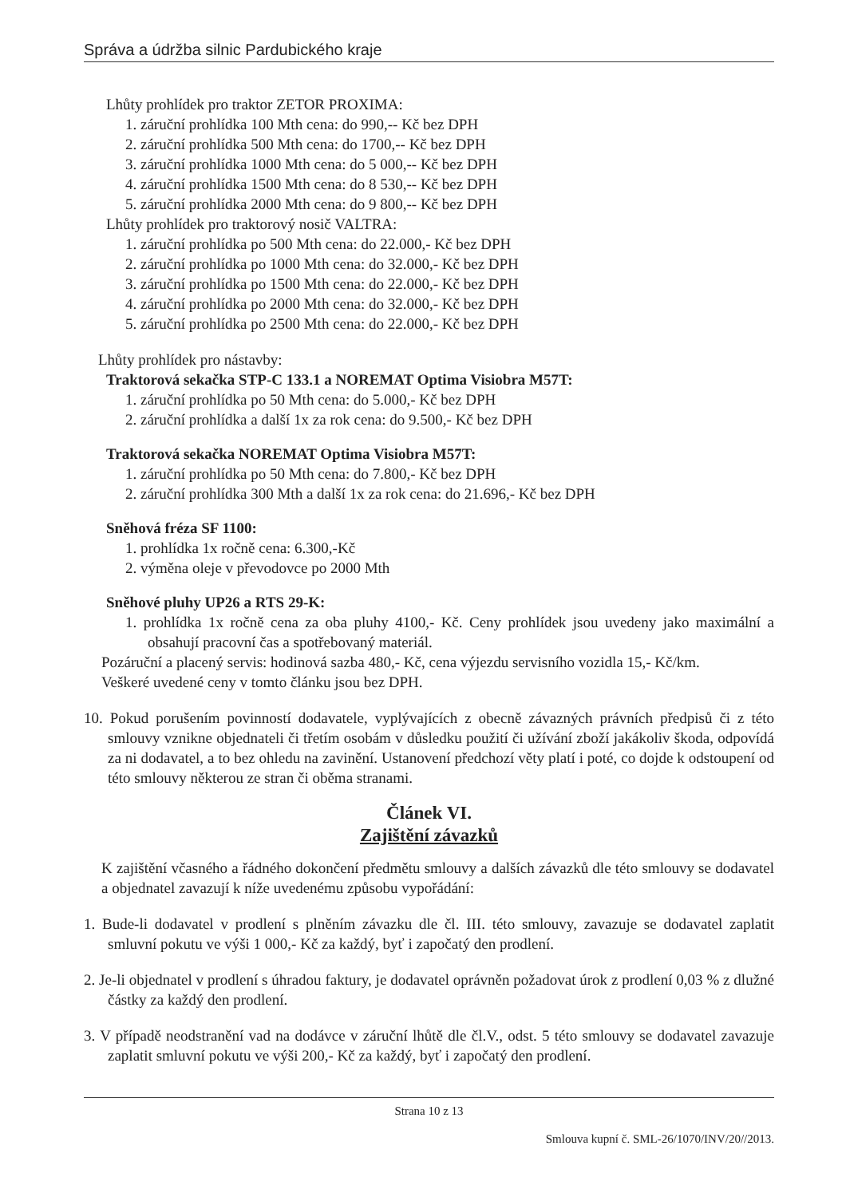Správa a údržba silnic Pardubického kraje
Lhůty prohlídek pro traktor ZETOR PROXIMA:
1. záruční prohlídka 100 Mth cena: do 990,-- Kč bez DPH
2. záruční prohlídka 500 Mth cena: do 1700,-- Kč bez DPH
3. záruční prohlídka 1000 Mth cena: do 5 000,-- Kč bez DPH
4. záruční prohlídka 1500 Mth cena: do 8 530,-- Kč bez DPH
5. záruční prohlídka 2000 Mth cena: do 9 800,-- Kč bez DPH
Lhůty prohlídek pro traktorový nosič VALTRA:
1. záruční prohlídka po 500 Mth cena: do 22.000,- Kč bez DPH
2. záruční prohlídka po 1000 Mth cena: do 32.000,- Kč bez DPH
3. záruční prohlídka po 1500 Mth cena: do 22.000,- Kč bez DPH
4. záruční prohlídka po 2000 Mth cena: do 32.000,- Kč bez DPH
5. záruční prohlídka po 2500 Mth cena: do 22.000,- Kč bez DPH
Lhůty prohlídek pro nástavby:
Traktorová sekačka STP-C 133.1 a NOREMAT Optima Visiobra M57T:
1. záruční prohlídka po 50 Mth cena: do 5.000,- Kč bez DPH
2. záruční prohlídka a další 1x za rok cena: do 9.500,- Kč bez DPH
Traktorová sekačka NOREMAT Optima Visiobra M57T:
1. záruční prohlídka po 50 Mth cena: do 7.800,- Kč bez DPH
2. záruční prohlídka 300 Mth a další 1x za rok cena: do 21.696,- Kč bez DPH
Sněhová fréza SF 1100:
1. prohlídka 1x ročně cena: 6.300,-Kč
2. výměna oleje v převodovce po 2000 Mth
Sněhové pluhy UP26 a RTS 29-K:
1. prohlídka 1x ročně cena za oba pluhy 4100,- Kč. Ceny prohlídek jsou uvedeny jako maximální a obsahují pracovní čas a spotřebovaný materiál.
Pozáruční a placený servis: hodinová sazba 480,- Kč, cena výjezdu servisního vozidla 15,- Kč/km.
Veškeré uvedené ceny v tomto článku jsou bez DPH.
10. Pokud porušením povinností dodavatele, vyplývajících z obecně závazných právních předpisů či z této smlouvy vznikne objednateli či třetím osobám v důsledku použití či užívání zboží jakákoliv škoda, odpovídá za ni dodavatel, a to bez ohledu na zavinění. Ustanovení předchozí věty platí i poté, co dojde k odstoupení od této smlouvy některou ze stran či oběma stranami.
Článek VI.
Zajištění závazků
K zajištění včasného a řádného dokončení předmětu smlouvy a dalších závazků dle této smlouvy se dodavatel a objednatel zavazují k níže uvedenému způsobu vypořádání:
1. Bude-li dodavatel v prodlení s plněním závazku dle čl. III. této smlouvy, zavazuje se dodavatel zaplatit smluvní pokutu ve výši 1 000,- Kč za každý, byť i započatý den prodlení.
2. Je-li objednatel v prodlení s úhradou faktury, je dodavatel oprávněn požadovat úrok z prodlení 0,03 % z dlužné částky za každý den prodlení.
3. V případě neodstranění vad na dodávce v záruční lhůtě dle čl.V., odst. 5 této smlouvy se dodavatel zavazuje zaplatit smluvní pokutu ve výši 200,- Kč za každý, byť i započatý den prodlení.
Strana 10 z 13
Smlouva kupní č. SML-26/1070/INV/20//2013.